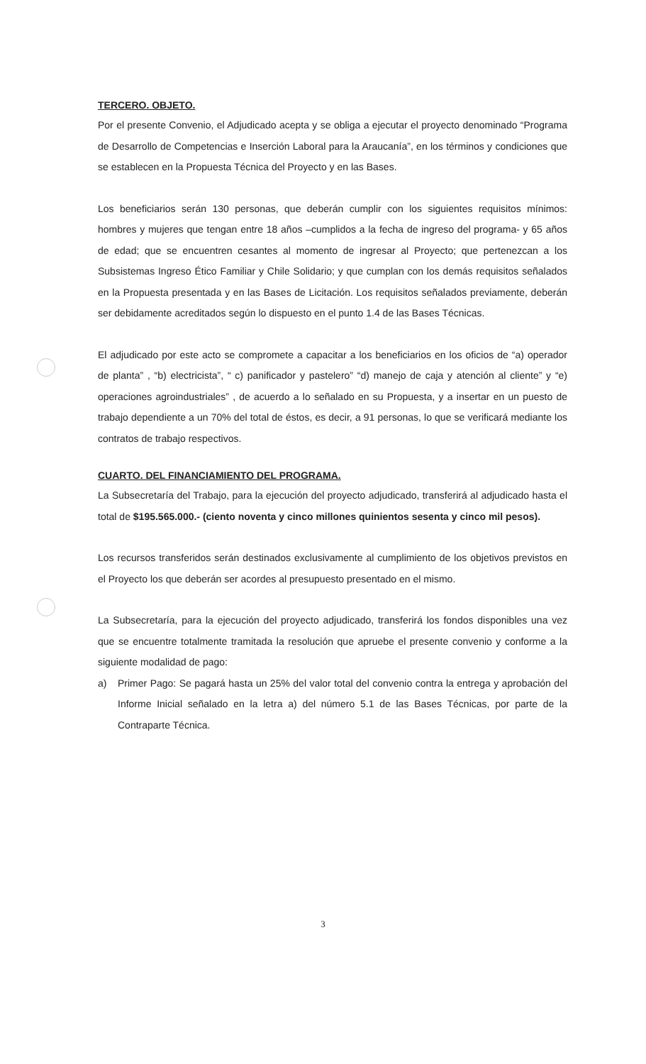TERCERO. OBJETO.
Por el presente Convenio, el Adjudicado acepta y se obliga a ejecutar el proyecto denominado “Programa de Desarrollo de Competencias e Inserción Laboral para la Araucanía”, en los términos y condiciones que se establecen en la Propuesta Técnica del Proyecto y en las Bases.
Los beneficiarios serán 130 personas, que deberán cumplir con los siguientes requisitos mínimos: hombres y mujeres que tengan entre 18 años –cumplidos a la fecha de ingreso del programa- y 65 años de edad; que se encuentren cesantes al momento de ingresar al Proyecto; que pertenezcan a los Subsistemas Ingreso Ético Familiar y Chile Solidario; y que cumplan con los demás requisitos señalados en la Propuesta presentada y en las Bases de Licitación. Los requisitos señalados previamente, deberán ser debidamente acreditados según lo dispuesto en el punto 1.4 de las Bases Técnicas.
El adjudicado por este acto se compromete a capacitar a los beneficiarios en los oficios de “a) operador de planta” , “b) electricista”, “ c) panificador y pastelero” “d) manejo de caja y atención al cliente” y “e) operaciones agroindustriales” , de acuerdo a lo señalado en su Propuesta, y a insertar en un puesto de trabajo dependiente a un 70% del total de éstos, es decir, a 91 personas, lo que se verificará mediante los contratos de trabajo respectivos.
CUARTO. DEL FINANCIAMIENTO DEL PROGRAMA.
La Subsecretaría del Trabajo, para la ejecución del proyecto adjudicado, transferirá al adjudicado hasta el total de $195.565.000.- (ciento noventa y cinco millones quinientos sesenta y cinco mil pesos).
Los recursos transferidos serán destinados exclusivamente al cumplimiento de los objetivos previstos en el Proyecto los que deberán ser acordes al presupuesto presentado en el mismo.
La Subsecretaría, para la ejecución del proyecto adjudicado, transferirá los fondos disponibles una vez que se encuentre totalmente tramitada la resolución que apruebe el presente convenio y conforme a la siguiente modalidad de pago:
a) Primer Pago: Se pagará hasta un 25% del valor total del convenio contra la entrega y aprobación del Informe Inicial señalado en la letra a) del número 5.1 de las Bases Técnicas, por parte de la Contraparte Técnica.
3